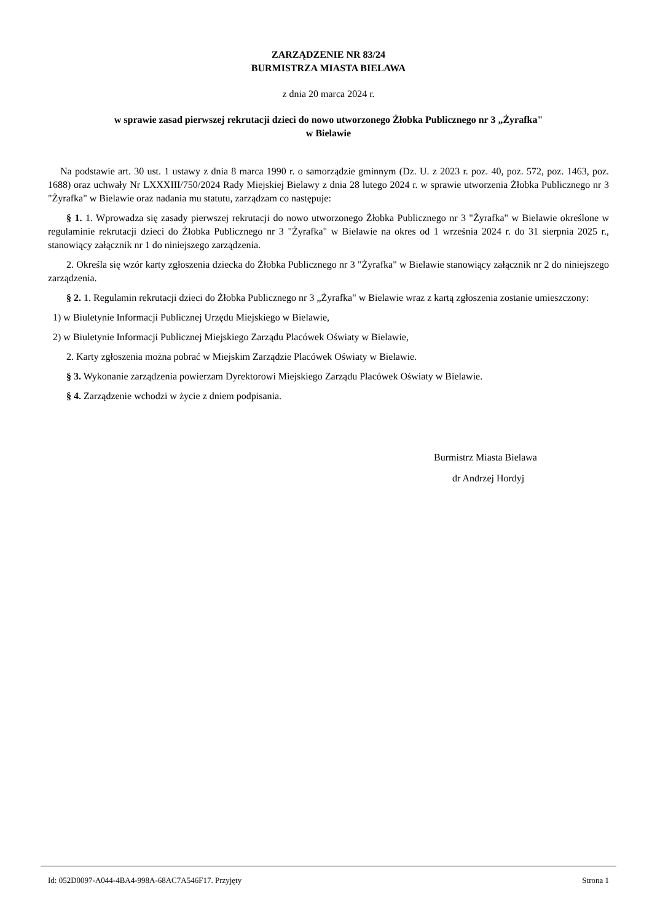ZARZĄDZENIE NR 83/24
BURMISTRZA MIASTA BIELAWA
z dnia 20 marca 2024 r.
w sprawie zasad pierwszej rekrutacji dzieci do nowo utworzonego Żłobka Publicznego nr 3 „Żyrafka"
w Bielawie
Na podstawie art. 30 ust. 1 ustawy z dnia 8 marca 1990 r. o samorządzie gminnym (Dz. U. z 2023 r. poz. 40, poz. 572, poz. 1463, poz. 1688) oraz uchwały Nr LXXXIII/750/2024 Rady Miejskiej Bielawy z dnia 28 lutego 2024 r. w sprawie utworzenia Żłobka Publicznego nr 3 "Żyrafka" w Bielawie oraz nadania mu statutu, zarządzam co następuje:
§ 1. 1. Wprowadza się zasady pierwszej rekrutacji do nowo utworzonego Żłobka Publicznego nr 3 "Żyrafka" w Bielawie określone w regulaminie rekrutacji dzieci do Żłobka Publicznego nr 3 "Żyrafka" w Bielawie na okres od 1 września 2024 r. do 31 sierpnia 2025 r., stanowiący załącznik nr 1 do niniejszego zarządzenia.
2. Określa się wzór karty zgłoszenia dziecka do Żłobka Publicznego nr 3 "Żyrafka" w Bielawie stanowiący załącznik nr 2 do niniejszego zarządzenia.
§ 2. 1. Regulamin rekrutacji dzieci do Żłobka Publicznego nr 3 „Żyrafka" w Bielawie wraz z kartą zgłoszenia zostanie umieszczony:
1) w Biuletynie Informacji Publicznej Urzędu Miejskiego w Bielawie,
2) w Biuletynie Informacji Publicznej Miejskiego Zarządu Placówek Oświaty w Bielawie,
2. Karty zgłoszenia można pobrać w Miejskim Zarządzie Placówek Oświaty w Bielawie.
§ 3. Wykonanie zarządzenia powierzam Dyrektorowi Miejskiego Zarządu Placówek Oświaty w Bielawie.
§ 4. Zarządzenie wchodzi w życie z dniem podpisania.
Burmistrz Miasta Bielawa
dr Andrzej Hordyj
Id: 052D0097-A044-4BA4-998A-68AC7A546F17. Przyjęty Strona 1